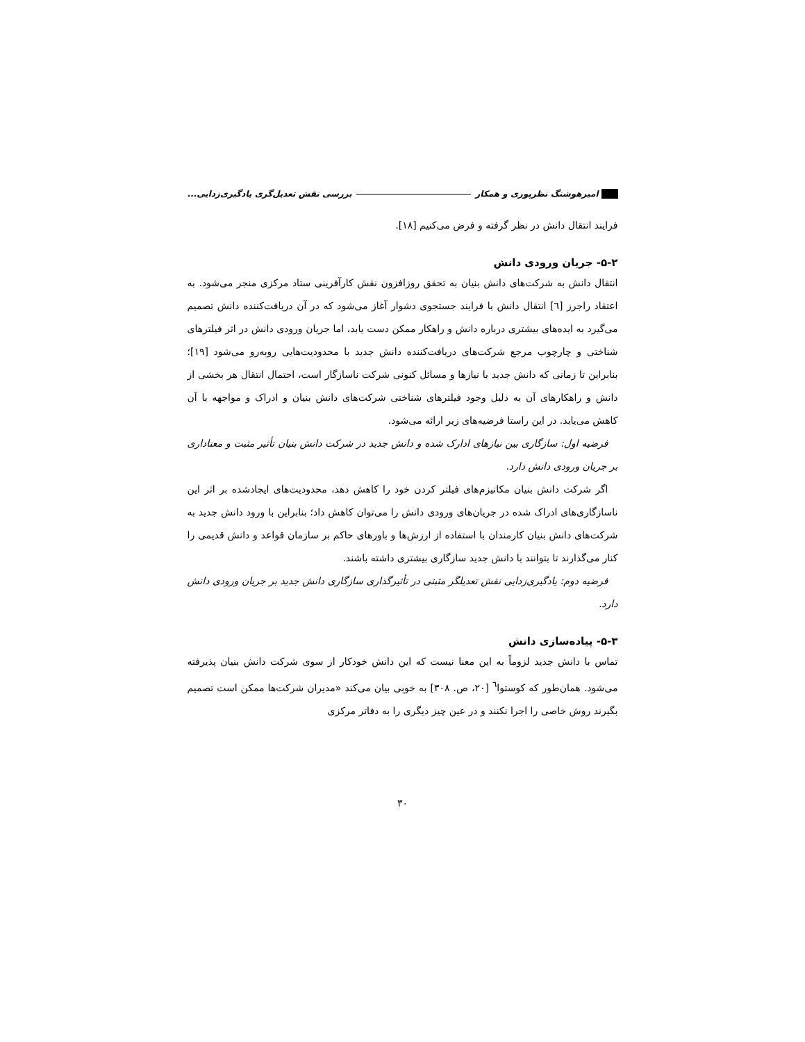امیرهوشنگ نظرپوری و همکار بررسی نقش تعدیل‌گری یادگیری‌زدایی...
فرایند انتقال دانش در نظر گرفته و فرض می‌کنیم [۱۸].
۵-۲- جریان ورودی دانش
انتقال دانش به شرکت‌های دانش بنیان به تحقق روزافزون نقش کارآفرینی ستاد مرکزی منجر می‌شود. به اعتقاد راجرز [٦] انتقال دانش با فرایند جستجوی دشوار آغاز می‌شود که در آن دریافت‌کننده دانش تصمیم می‌گیرد به ایده‌های بیشتری درباره دانش و راهکار ممکن دست یابد، اما جریان ورودی دانش در اثر فیلترهای شناختی و چارچوب مرجع شرکت‌های دریافت‌کننده دانش جدید با محدودیت‌هایی روبه‌رو می‌شود [۱۹]؛ بنابراین تا زمانی که دانش جدید با نیازها و مسائل کنونی شرکت ناسازگار است، احتمال انتقال هر بخشی از دانش و راهکارهای آن به دلیل وجود فیلترهای شناختی شرکت‌های دانش بنیان و ادراک و مواجهه با آن کاهش می‌یابد. در این راستا فرضیه‌های زیر ارائه می‌شود.
فرضیه اول: سازگاری بین نیازهای ادارک شده و دانش جدید در شرکت دانش بنیان تأثیر مثبت و معناداری بر جریان ورودی دانش دارد.
اگر شرکت دانش بنیان مکانیزم‌های فیلتر کردن خود را کاهش دهد، محدودیت‌های ایجادشده بر اثر این ناسازگاری‌های ادراک شده در جریان‌های ورودی دانش را می‌توان کاهش داد؛ بنابراین با ورود دانش جدید به شرکت‌های دانش بنیان کارمندان با استفاده از ارزش‌ها و باورهای حاکم بر سازمان قواعد و دانش قدیمی را کنار می‌گذارند تا بتوانند با دانش جدید سازگاری بیشتری داشته باشند.
فرضیه دوم: یادگیری‌زدایی نقش تعدیلگر مثبتی در تأثیرگذاری سازگاری دانش جدید بر جریان ورودی دانش دارد.
۵-۳- پیاده‌سازی دانش
تماس با دانش جدید لزوماً به این معنا نیست که این دانش خودکار از سوی شرکت دانش بنیان پذیرفته می‌شود. همان‌طور که کوستوا<sup>٦</sup> [۲۰، ص. ۳۰۸] به خوبی بیان می‌کند «مدیران شرکت‌ها ممکن است تصمیم بگیرند روش خاصی را اجرا نکنند و در عین چیز دیگری را به دفاتر مرکزی
۳۰